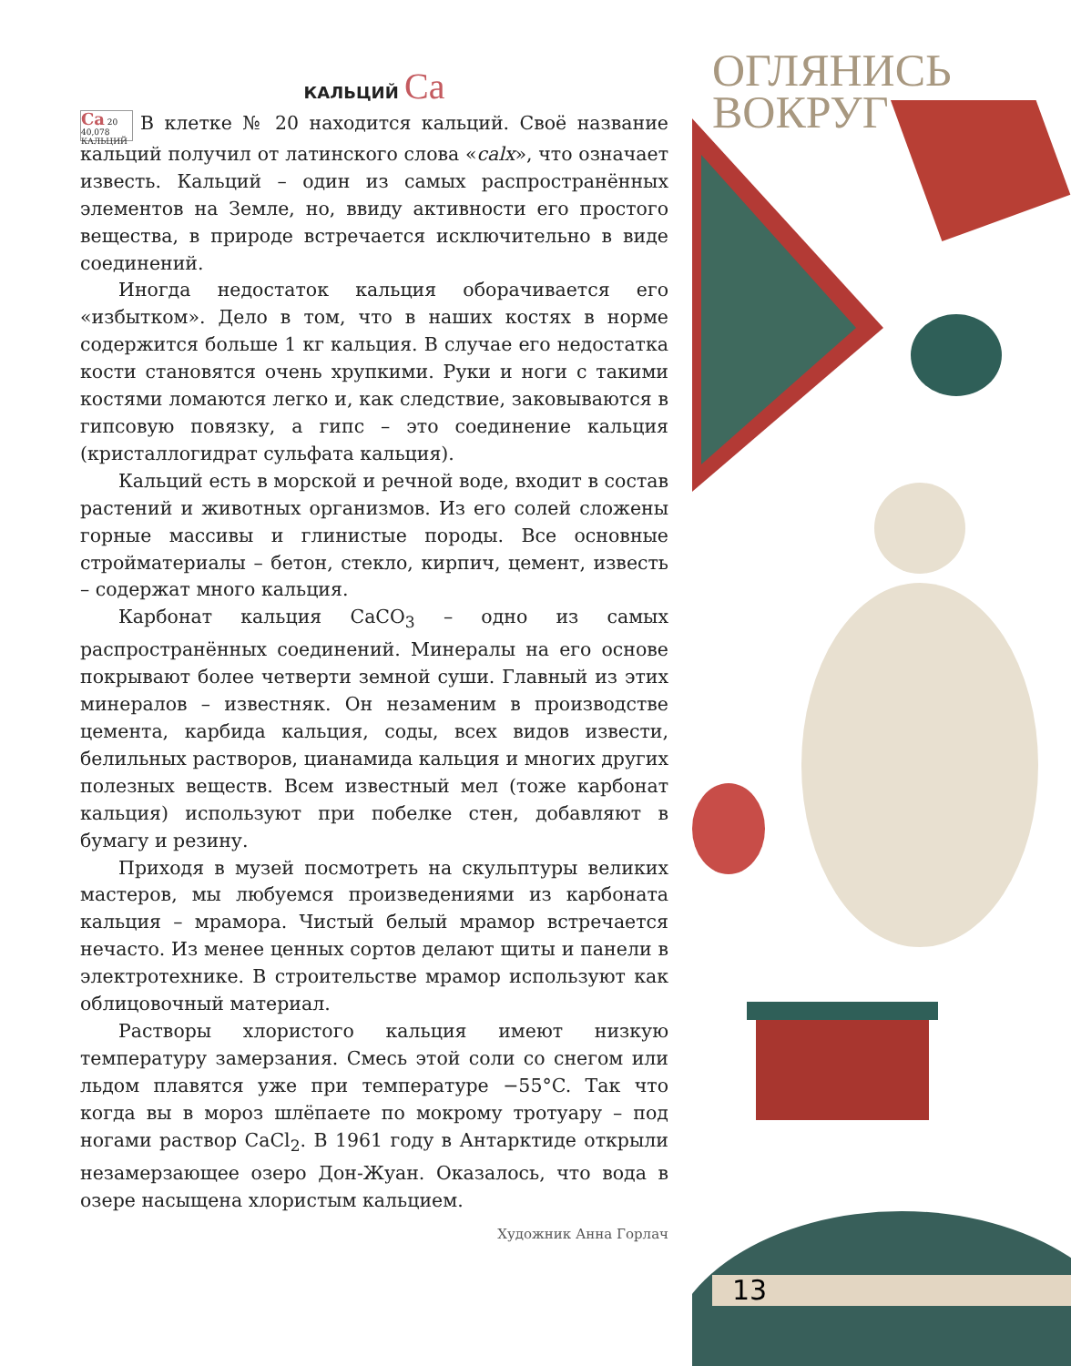ОГЛЯНИСЬ
ВОКРУГ
КАЛЬЦИЙ Ca
Ca 20
40,078
КАЛЬЦИЙ В клетке № 20 находится кальций. Своё название кальций получил от латинского слова «calx», что означает известь. Кальций – один из самых распространённых элементов на Земле, но, ввиду активности его простого вещества, в природе встречается исключительно в виде соединений.
Иногда недостаток кальция оборачивается его «избытком». Дело в том, что в наших костях в норме содержится больше 1 кг кальция. В случае его недостатка кости становятся очень хрупкими. Руки и ноги с такими костями ломаются легко и, как следствие, заковываются в гипсовую повязку, а гипс – это соединение кальция (кристаллогидрат сульфата кальция).
Кальций есть в морской и речной воде, входит в состав растений и животных организмов. Из его солей сложены горные массивы и глинистые породы. Все основные стройматериалы – бетон, стекло, кирпич, цемент, известь – содержат много кальция.
Карбонат кальция CaCO<sub>3</sub> – одно из самых распространённых соединений. Минералы на его основе покрывают более четверти земной суши. Главный из этих минералов – известняк. Он незаменим в производстве цемента, карбида кальция, соды, всех видов извести, белильных растворов, цианамида кальция и многих других полезных веществ. Всем известный мел (тоже карбонат кальция) используют при побелке стен, добавляют в бумагу и резину.
Приходя в музей посмотреть на скульптуры великих мастеров, мы любуемся произведениями из карбоната кальция – мрамора. Чистый белый мрамор встречается нечасто. Из менее ценных сортов делают щиты и панели в электротехнике. В строительстве мрамор используют как облицовочный материал.
Растворы хлористого кальция имеют низкую температуру замерзания. Смесь этой соли со снегом или льдом плавятся уже при температуре −55°C. Так что когда вы в мороз шлёпаете по мокрому тротуару – под ногами раствор CaCl<sub>2</sub>. В 1961 году в Антарктиде открыли незамерзающее озеро Дон-Жуан. Оказалось, что вода в озере насыщена хлористым кальцием.
Художник Анна Горлач
13